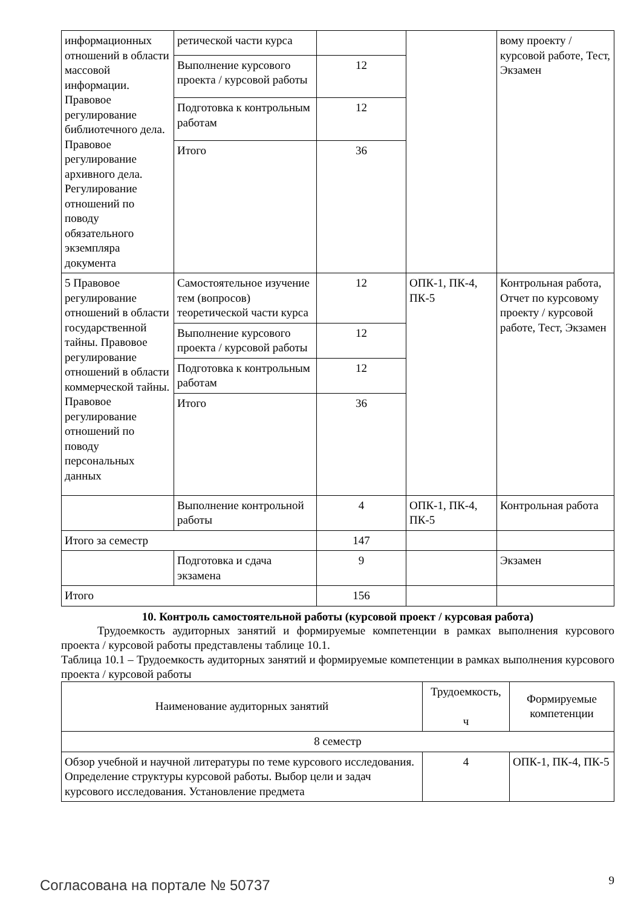| информационных отношений в области массовой информации. Правовое регулирование библиотечного дела. Правовое регулирование архивного дела. Регулирование отношений по поводу обязательного экземпляра документа | ретической части курса | | | вому проекту / курсовой работе, Тест, Экзамен |
| | Выполнение курсового проекта / курсовой работы | 12 | | |
| | Подготовка к контрольным работам | 12 | | |
| | Итого | 36 | | |
| 5 Правовое регулирование отношений в области государственной тайны. Правовое регулирование отношений в области коммерческой тайны. Правовое регулирование отношений по поводу персональных данных | Самостоятельное изучение тем (вопросов) теоретической части курса | 12 | ОПК-1, ПК-4, ПК-5 | Контрольная работа, Отчет по курсовому проекту / курсовой работе, Тест, Экзамен |
| | Выполнение курсового проекта / курсовой работы | 12 | | |
| | Подготовка к контрольным работам | 12 | | |
| | Итого | 36 | | |
| | Выполнение контрольной работы | 4 | ОПК-1, ПК-4, ПК-5 | Контрольная работа |
| Итого за семестр | | 147 | | |
| | Подготовка и сдача экзамена | 9 | | Экзамен |
| Итого | | 156 | | |
10. Контроль самостоятельной работы (курсовой проект / курсовая работа)
Трудоемкость аудиторных занятий и формируемые компетенции в рамках выполнения курсового проекта / курсовой работы представлены таблице 10.1.
Таблица 10.1 – Трудоемкость аудиторных занятий и формируемые компетенции в рамках выполнения курсового проекта / курсовой работы
| Наименование аудиторных занятий | Трудоемкость, ч | Формируемые компетенции |
| --- | --- | --- |
| 8 семестр | | |
| Обзор учебной и научной литературы по теме курсового исследования. Определение структуры курсовой работы. Выбор цели и задач курсового исследования. Установление предмета | 4 | ОПК-1, ПК-4, ПК-5 |
Согласована на портале № 50737 9